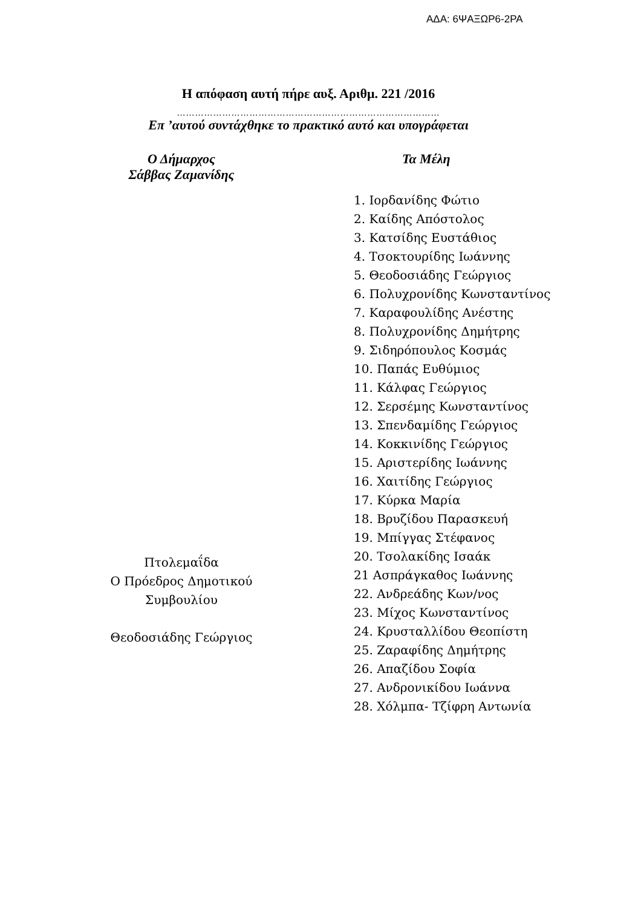ΑΔΑ: 6ΨΑΞΩΡ6-2ΡΑ
Η απόφαση αυτή πήρε αυξ. Αριθμ. 221 /2016
……………………………………………………………………………
Επ ’αυτού συντάχθηκε το πρακτικό αυτό και υπογράφεται
Ο Δήμαρχος
Σάββας Ζαμανίδης
Πτολεμαΐδα
Ο Πρόεδρος Δημοτικού
Συμβουλίου
Θεοδοσιάδης Γεώργιος
Τα Μέλη
1. Ιορδανίδης Φώτιο
2. Καίδης Απόστολος
3. Κατσίδης Ευστάθιος
4. Τσοκτουρίδης Ιωάννης
5. Θεοδοσιάδης Γεώργιος
6. Πολυχρονίδης Κωνσταντίνος
7. Καραφουλίδης Ανέστης
8. Πολυχρονίδης Δημήτρης
9. Σιδηρόπουλος Κοσμάς
10. Παπάς Ευθύμιος
11. Κάλφας Γεώργιος
12. Σερσέμης Κωνσταντίνος
13. Σπενδαμίδης Γεώργιος
14. Κοκκινίδης Γεώργιος
15. Αριστερίδης Ιωάννης
16. Χαιτίδης Γεώργιος
17. Κύρκα Μαρία
18. Βρυζίδου Παρασκευή
19. Μπίγγας Στέφανος
20. Τσολακίδης Ισαάκ
21 Ασπράγκαθος Ιωάννης
22. Ανδρεάδης Κων/νος
23. Μίχος Κωνσταντίνος
24. Κρυσταλλίδου Θεοπίστη
25. Ζαραφίδης Δημήτρης
26. Απαζίδου Σοφία
27. Ανδρονικίδου Ιωάννα
28. Χόλμπα- Τζίφρη Αντωνία